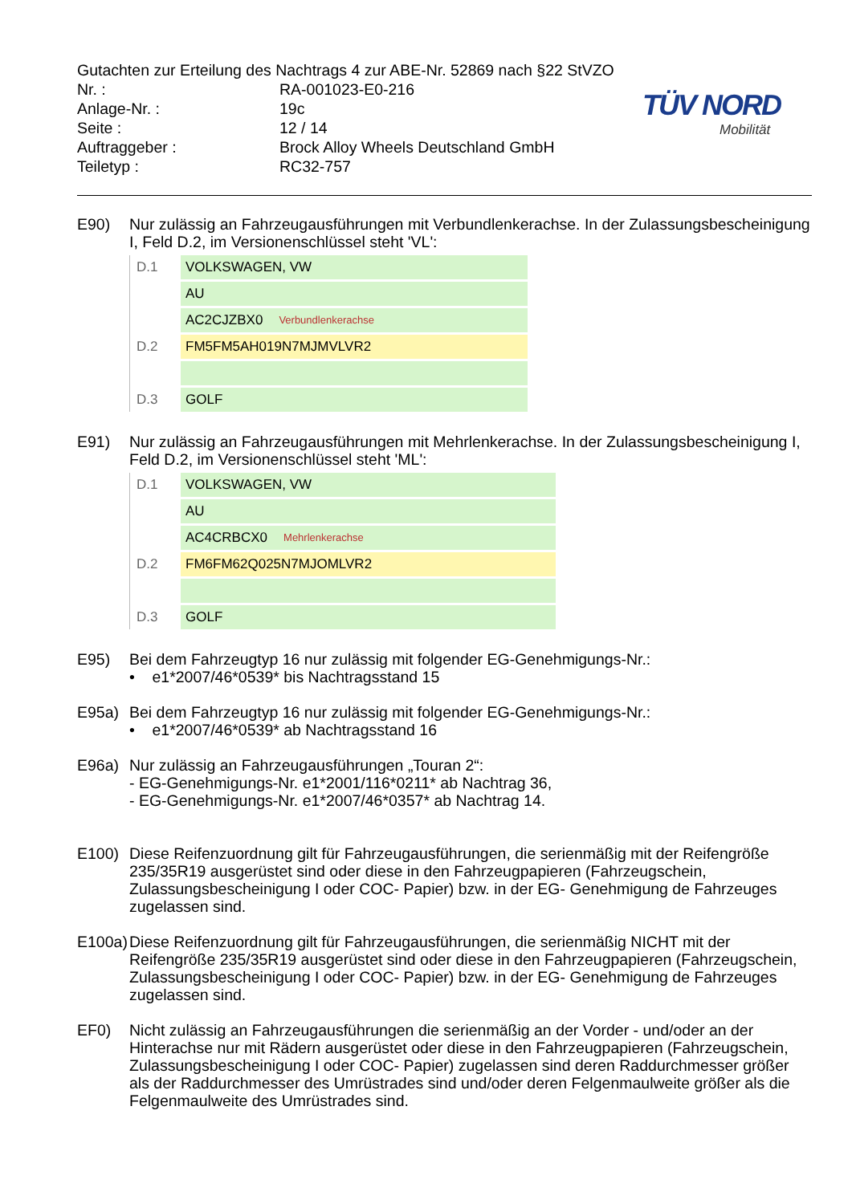TÜV NORD
Mobilität
Gutachten zur Erteilung des Nachtrags 4 zur ABE-Nr. 52869 nach §22 StVZO
Nr. :
RA-001023-E0-216
Anlage-Nr. :
19c
Seite :
12 / 14
Auftraggeber :
Brock Alloy Wheels Deutschland GmbH
Teiletyp :
RC32-757
E90)
Nur zulässig an Fahrzeugausführungen mit Verbundlenkerachse. In der Zulassungsbescheinigung I, Feld D.2, im Versionenschlüssel steht 'VL':
D.1 VOLKSWAGEN, VW
AU
AC2CJZBX0 Verbundlenkerachse
D.2 FM5FM5AH019N7MJMVLVR2
D.3 GOLF
E91)
Nur zulässig an Fahrzeugausführungen mit Mehrlenkerachse. In der Zulassungsbescheinigung I, Feld D.2, im Versionenschlüssel steht 'ML':
D.1 VOLKSWAGEN, VW
AU
AC4CRBCX0 Mehrlenkerachse
D.2 FM6FM62Q025N7MJOMLVR2
D.3 GOLF
E95)
Bei dem Fahrzeugtyp 16 nur zulässig mit folgender EG-Genehmigungs-Nr.:
• e1*2007/46*0539* bis Nachtragsstand 15
E95a)
Bei dem Fahrzeugtyp 16 nur zulässig mit folgender EG-Genehmigungs-Nr.:
• e1*2007/46*0539* ab Nachtragsstand 16
E96a)
Nur zulässig an Fahrzeugausführungen „Touran 2“:
- EG-Genehmigungs-Nr. e1*2001/116*0211* ab Nachtrag 36,
- EG-Genehmigungs-Nr. e1*2007/46*0357* ab Nachtrag 14.
E100)
Diese Reifenzuordnung gilt für Fahrzeugausführungen, die serienmäßig mit der Reifengröße 235/35R19 ausgerüstet sind oder diese in den Fahrzeugpapieren (Fahrzeugschein, Zulassungsbescheinigung I oder COC- Papier) bzw. in der EG- Genehmigung de Fahrzeuges zugelassen sind.
E100a)
Diese Reifenzuordnung gilt für Fahrzeugausführungen, die serienmäßig NICHT mit der Reifengröße 235/35R19 ausgerüstet sind oder diese in den Fahrzeugpapieren (Fahrzeugschein, Zulassungsbescheinigung I oder COC- Papier) bzw. in der EG- Genehmigung de Fahrzeuges zugelassen sind.
EF0)
Nicht zulässig an Fahrzeugausführungen die serienmäßig an der Vorder - und/oder an der Hinterachse nur mit Rädern ausgerüstet oder diese in den Fahrzeugpapieren (Fahrzeugschein, Zulassungsbescheinigung I oder COC- Papier) zugelassen sind deren Raddurchmesser größer als der Raddurchmesser des Umrüstrades sind und/oder deren Felgenmaulweite größer als die Felgenmaulweite des Umrüstrades sind.